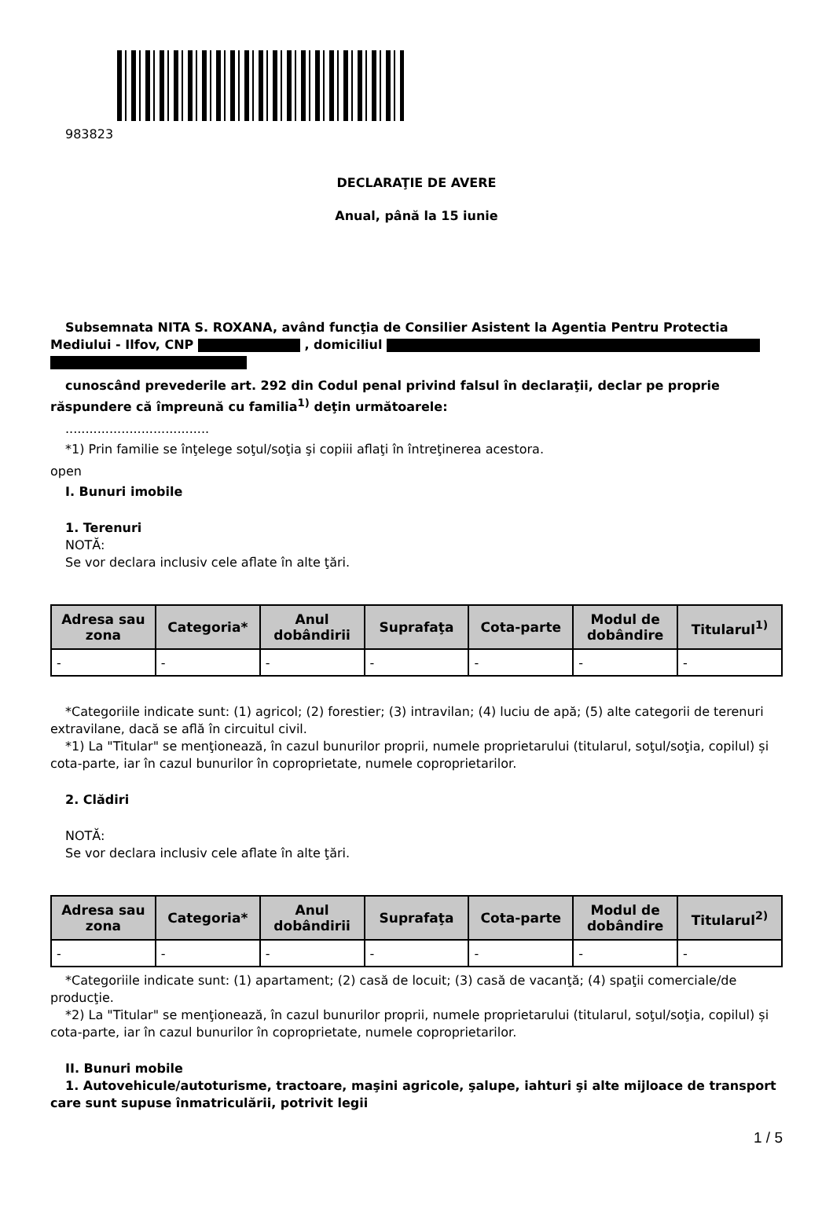983823
DECLARAŢIE DE AVERE
Anual, până la 15 iunie
Subsemnata NITA S. ROXANA, având funcţia de Consilier Asistent la Agentia Pentru Protectia Mediului - Ilfov, CNP , domiciliul
cunoscând prevederile art. 292 din Codul penal privind falsul în declaraţii, declar pe proprie răspundere că împreună cu familia<sup>1)</sup> deţin următoarele:
....................................
*1) Prin familie se înţelege soţul/soţia şi copiii aflaţi în întreţinerea acestora.
open
I. Bunuri imobile
1. Terenuri
NOTĂ:
Se vor declara inclusiv cele aflate în alte ţări.
| Adresa sau zona | Categoria* | Anul dobândirii | Suprafaţa | Cota-parte | Modul de dobândire | Titularul<sup>1)</sup> |
| --- | --- | --- | --- | --- | --- | --- |
| - | - | - | - | - | - | - |
*Categoriile indicate sunt: (1) agricol; (2) forestier; (3) intravilan; (4) luciu de apă; (5) alte categorii de terenuri extravilane, dacă se află în circuitul civil.
*1) La "Titular" se menţionează, în cazul bunurilor proprii, numele proprietarului (titularul, soţul/soţia, copilul) și cota-parte, iar în cazul bunurilor în coproprietate, numele coproprietarilor.
2. Clădiri
NOTĂ:
Se vor declara inclusiv cele aflate în alte ţări.
| Adresa sau zona | Categoria* | Anul dobândirii | Suprafaţa | Cota-parte | Modul de dobândire | Titularul<sup>2)</sup> |
| --- | --- | --- | --- | --- | --- | --- |
| - | - | - | - | - | - | - |
*Categoriile indicate sunt: (1) apartament; (2) casă de locuit; (3) casă de vacanţă; (4) spaţii comerciale/de producţie.
*2) La "Titular" se menţionează, în cazul bunurilor proprii, numele proprietarului (titularul, soţul/soţia, copilul) și cota-parte, iar în cazul bunurilor în coproprietate, numele coproprietarilor.
II. Bunuri mobile
1. Autovehicule/autoturisme, tractoare, maşini agricole, şalupe, iahturi şi alte mijloace de transport care sunt supuse înmatriculării, potrivit legii
1 / 5